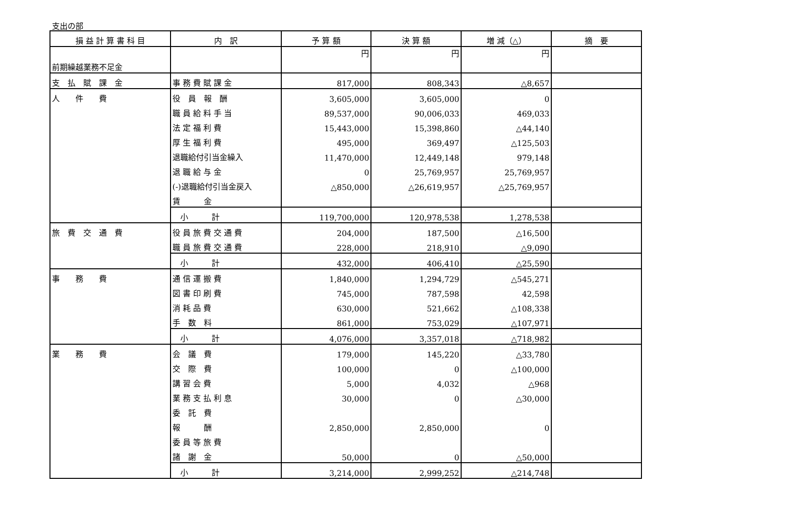支出の部
| 損 益 計 算 書 科 目 | 内 訳 | 予 算 額 | 決 算 額 | 増 減（△） | 摘 要 |
| --- | --- | --- | --- | --- | --- |
| 前期繰越業務不足金 | | 円 | 円 | 円 | |
| 支 払 賦 課 金 | 事 務 費 賦 課 金 | 817,000 | 808,343 | △8,657 | |
| 人 件 費 | 役 員 報 酬 | 3,605,000 | 3,605,000 | 0 | |
| | 職 員 給 料 手 当 | 89,537,000 | 90,006,033 | 469,033 | |
| | 法 定 福 利 費 | 15,443,000 | 15,398,860 | △44,140 | |
| | 厚 生 福 利 費 | 495,000 | 369,497 | △125,503 | |
| | 退職給付引当金繰入 | 11,470,000 | 12,449,148 | 979,148 | |
| | 退 職 給 与 金 | 0 | 25,769,957 | 25,769,957 | |
| | (-)退職給付引当金戻入 | △850,000 | △26,619,957 | △25,769,957 | |
| | 賃 金 | | | | |
| | 小 計 | 119,700,000 | 120,978,538 | 1,278,538 | |
| 旅 費 交 通 費 | 役 員 旅 費 交 通 費 | 204,000 | 187,500 | △16,500 | |
| | 職 員 旅 費 交 通 費 | 228,000 | 218,910 | △9,090 | |
| | 小 計 | 432,000 | 406,410 | △25,590 | |
| 事 務 費 | 通 信 運 搬 費 | 1,840,000 | 1,294,729 | △545,271 | |
| | 図 書 印 刷 費 | 745,000 | 787,598 | 42,598 | |
| | 消 耗 品 費 | 630,000 | 521,662 | △108,338 | |
| | 手 数 料 | 861,000 | 753,029 | △107,971 | |
| | 小 計 | 4,076,000 | 3,357,018 | △718,982 | |
| 業 務 費 | 会 議 費 | 179,000 | 145,220 | △33,780 | |
| | 交 際 費 | 100,000 | 0 | △100,000 | |
| | 講 習 会 費 | 5,000 | 4,032 | △968 | |
| | 業 務 支 払 利 息 | 30,000 | 0 | △30,000 | |
| | 委 託 費 | | | | |
| | 報 酬 | 2,850,000 | 2,850,000 | 0 | |
| | 委 員 等 旅 費 | | | | |
| | 諸 謝 金 | 50,000 | 0 | △50,000 | |
| | 小 計 | 3,214,000 | 2,999,252 | △214,748 | |